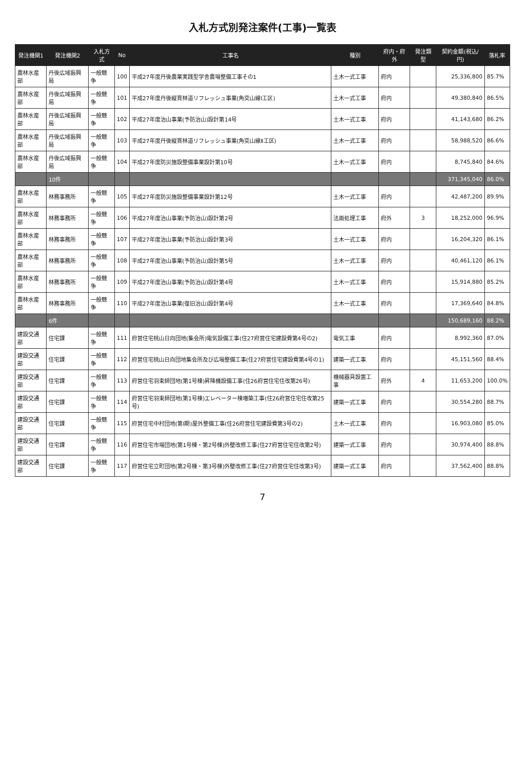入札方式別発注案件(工事)一覧表
| 発注機関1 | 発注機関2 | 入札方式 | No | 工事名 | 種別 | 府内・府外 | 発注類型 | 契約金額(税込/円) | 落札率 |
| --- | --- | --- | --- | --- | --- | --- | --- | --- | --- |
| 農林水産部 | 丹後広域振興局 | 一般競争 | 100 | 平成27年度丹後農業実践型学舎農場整備工事その1 | 土木一式工事 | 府内 | | 25,336,800 | 85.7% |
| 農林水産部 | 丹後広域振興局 | 一般競争 | 101 | 平成27年度丹後縦貫林道リフレッシュ事業(角突山線Ⅰ工区) | 土木一式工事 | 府内 | | 49,380,840 | 86.5% |
| 農林水産部 | 丹後広域振興局 | 一般競争 | 102 | 平成27年度治山事業(予防治山)設計第14号 | 土木一式工事 | 府内 | | 41,143,680 | 86.2% |
| 農林水産部 | 丹後広域振興局 | 一般競争 | 103 | 平成27年度丹後縦貫林道リフレッシュ事業(角突山線Ⅱ工区) | 土木一式工事 | 府内 | | 58,988,520 | 86.6% |
| 農林水産部 | 丹後広域振興局 | 一般競争 | 104 | 平成27年度防災施設整備事業設計第10号 | 土木一式工事 | 府内 | | 8,745,840 | 84.6% |
| | 10件 | | | | | | | 371,345,040 | 86.0% |
| 農林水産部 | 林務事務所 | 一般競争 | 105 | 平成27年度防災施設整備事業設計第12号 | 土木一式工事 | 府内 | | 42,487,200 | 89.9% |
| 農林水産部 | 林務事務所 | 一般競争 | 106 | 平成27年度治山事業(予防治山)設計第2号 | 法面処理工事 | 府外 | 3 | 18,252,000 | 96.9% |
| 農林水産部 | 林務事務所 | 一般競争 | 107 | 平成27年度治山事業(予防治山)設計第3号 | 土木一式工事 | 府内 | | 16,204,320 | 86.1% |
| 農林水産部 | 林務事務所 | 一般競争 | 108 | 平成27年度治山事業(予防治山)設計第5号 | 土木一式工事 | 府内 | | 40,461,120 | 86.1% |
| 農林水産部 | 林務事務所 | 一般競争 | 109 | 平成27年度治山事業(予防治山)設計第4号 | 土木一式工事 | 府内 | | 15,914,880 | 85.2% |
| 農林水産部 | 林務事務所 | 一般競争 | 110 | 平成27年度治山事業(復旧治山)設計第4号 | 土木一式工事 | 府内 | | 17,369,640 | 84.8% |
| | 6件 | | | | | | | 150,689,160 | 88.2% |
| 建設交通部 | 住宅課 | 一般競争 | 111 | 府営住宅桃山日向団地(集会所)電気設備工事(住27府営住宅建設費第4号の2) | 電気工事 | 府内 | | 8,992,360 | 87.0% |
| 建設交通部 | 住宅課 | 一般競争 | 112 | 府営住宅桃山日向団地集会所及び広場整備工事(住27府営住宅建設費第4号の1) | 建築一式工事 | 府内 | | 45,151,560 | 88.4% |
| 建設交通部 | 住宅課 | 一般競争 | 113 | 府営住宅羽束師団地(第1号棟)昇降機設備工事(住26府営住宅住改第26号) | 機械器具設置工事 | 府外 | 4 | 11,653,200 | 100.0% |
| 建設交通部 | 住宅課 | 一般競争 | 114 | 府営住宅羽束師団地(第1号棟)エレベーター棟増築工事(住26府営住宅住改第25号) | 建築一式工事 | 府内 | | 30,554,280 | 88.7% |
| 建設交通部 | 住宅課 | 一般競争 | 115 | 府営住宅中村団地(第Ⅰ期)屋外整備工事(住26府営住宅建設費第3号の2) | 土木一式工事 | 府内 | | 16,903,080 | 85.0% |
| 建設交通部 | 住宅課 | 一般競争 | 116 | 府営住宅市場団地(第1号棟・第2号棟)外壁改修工事(住27府営住宅住改第2号) | 建築一式工事 | 府内 | | 30,974,400 | 88.8% |
| 建設交通部 | 住宅課 | 一般競争 | 117 | 府営住宅立町団地(第2号棟・第3号棟)外壁改修工事(住27府営住宅住改第3号) | 建築一式工事 | 府内 | | 37,562,400 | 88.8% |
7